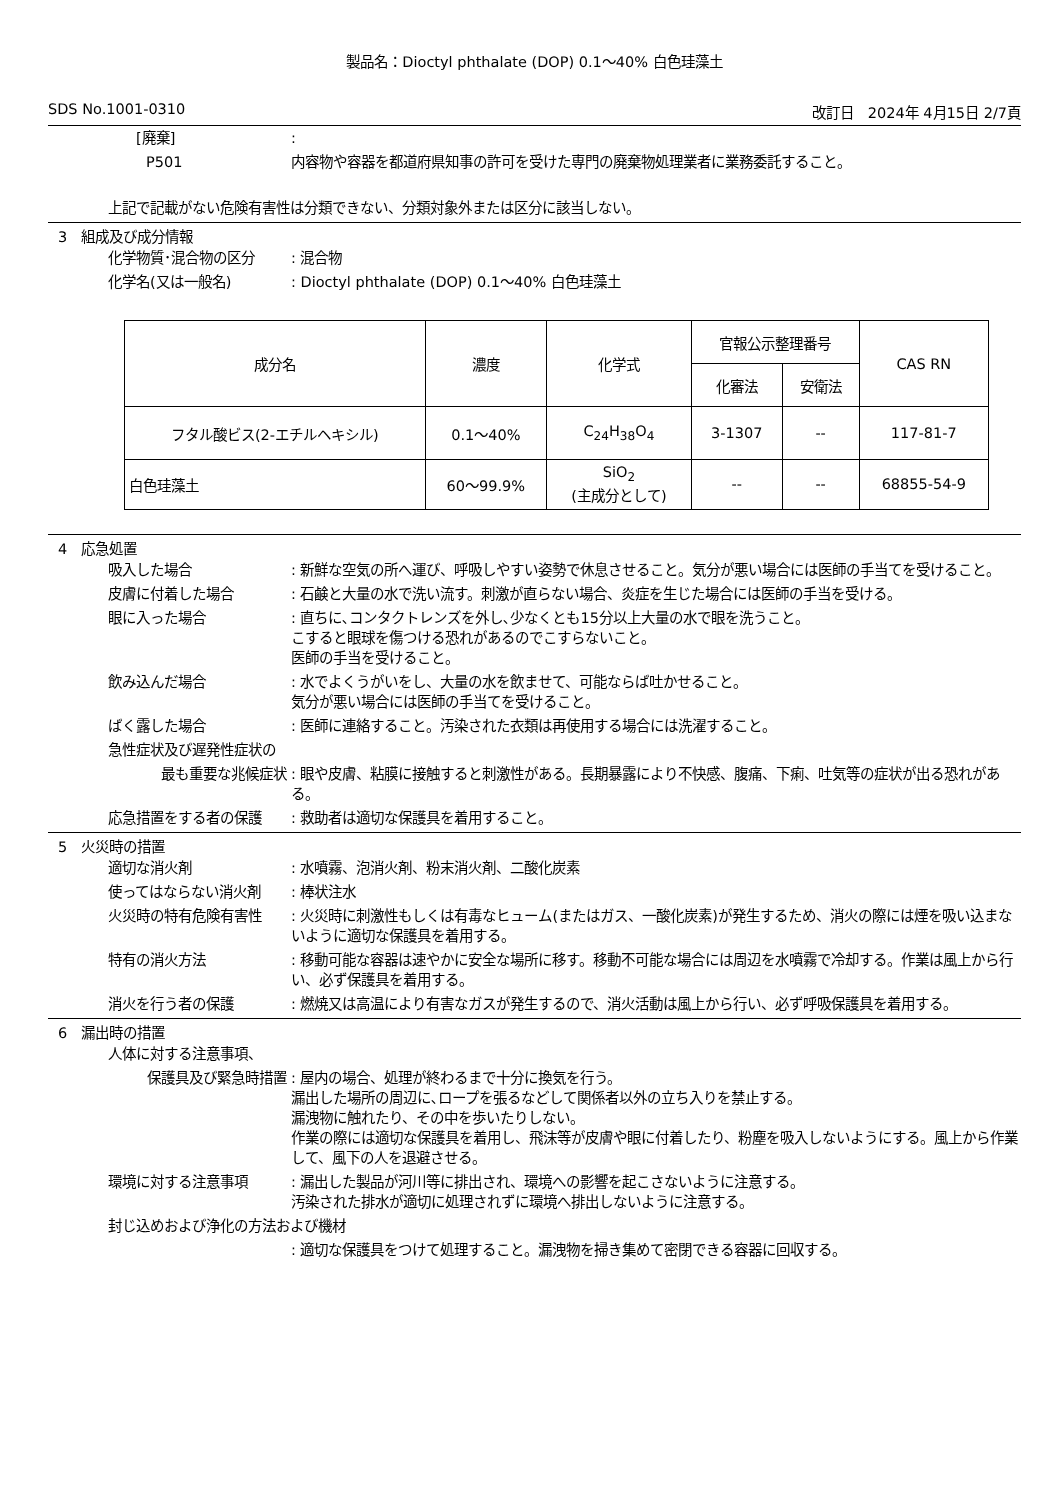製品名：Dioctyl phthalate (DOP) 0.1～40% 白色珪藻土
SDS No.1001-0310 改訂日　2024年 4月15日 2/7頁
[廃棄] :
P501 内容物や容器を都道府県知事の許可を受けた専門の廃棄物処理業者に業務委託すること。
上記で記載がない危険有害性は分類できない、分類対象外または区分に該当しない。
3　組成及び成分情報
化学物質･混合物の区分 : 混合物
化学名(又は一般名) : Dioctyl phthalate (DOP) 0.1～40% 白色珪藻土
| 成分名 | 濃度 | 化学式 | 官報公示整理番号 | | CAS RN |
| --- | --- | --- | --- | --- | --- |
| | | | 化審法 | 安衛法 | |
| フタル酸ビス(2-エチルヘキシル) | 0.1～40% | C<sub>24</sub>H<sub>38</sub>O<sub>4</sub> | 3-1307 | -- | 117-81-7 |
| 白色珪藻土 | 60～99.9% | SiO<sub>2</sub> (主成分として) | -- | -- | 68855-54-9 |
4　応急処置
吸入した場合 : 新鮮な空気の所へ運び、呼吸しやすい姿勢で休息させること。気分が悪い場合には医師の手当てを受けること。
皮膚に付着した場合 : 石鹸と大量の水で洗い流す。刺激が直らない場合、炎症を生じた場合には医師の手当を受ける。
眼に入った場合 : 直ちに､コンタクトレンズを外し､少なくとも15分以上大量の水で眼を洗うこと。
こすると眼球を傷つける恐れがあるのでこすらないこと。
医師の手当を受けること。
飲み込んだ場合 : 水でよくうがいをし、大量の水を飲ませて、可能ならば吐かせること。
気分が悪い場合には医師の手当てを受けること。
ばく露した場合 : 医師に連絡すること。汚染された衣類は再使用する場合には洗濯すること。
急性症状及び遅発性症状の
最も重要な兆候症状 : 眼や皮膚、粘膜に接触すると刺激性がある。長期暴露により不快感、腹痛、下痢、吐気等の症状が出る恐れがある。
応急措置をする者の保護 : 救助者は適切な保護具を着用すること。
5　火災時の措置
適切な消火剤 : 水噴霧、泡消火剤、粉末消火剤、二酸化炭素
使ってはならない消火剤 : 棒状注水
火災時の特有危険有害性 : 火災時に刺激性もしくは有毒なヒューム(またはガス、一酸化炭素)が発生するため、消火の際には煙を吸い込まないように適切な保護具を着用する。
特有の消火方法 : 移動可能な容器は速やかに安全な場所に移す。移動不可能な場合には周辺を水噴霧で冷却する。作業は風上から行い、必ず保護具を着用する。
消火を行う者の保護 : 燃焼又は高温により有害なガスが発生するので、消火活動は風上から行い、必ず呼吸保護具を着用する。
6　漏出時の措置
人体に対する注意事項、
保護具及び緊急時措置 : 屋内の場合、処理が終わるまで十分に換気を行う。
漏出した場所の周辺に､ロープを張るなどして関係者以外の立ち入りを禁止する。
漏洩物に触れたり、その中を歩いたりしない。
作業の際には適切な保護具を着用し、飛沫等が皮膚や眼に付着したり、粉塵を吸入しないようにする。風上から作業して、風下の人を退避させる。
環境に対する注意事項 : 漏出した製品が河川等に排出され、環境への影響を起こさないように注意する。
汚染された排水が適切に処理されずに環境へ排出しないように注意する。
封じ込めおよび浄化の方法および機材
: 適切な保護具をつけて処理すること。漏洩物を掃き集めて密閉できる容器に回収する。